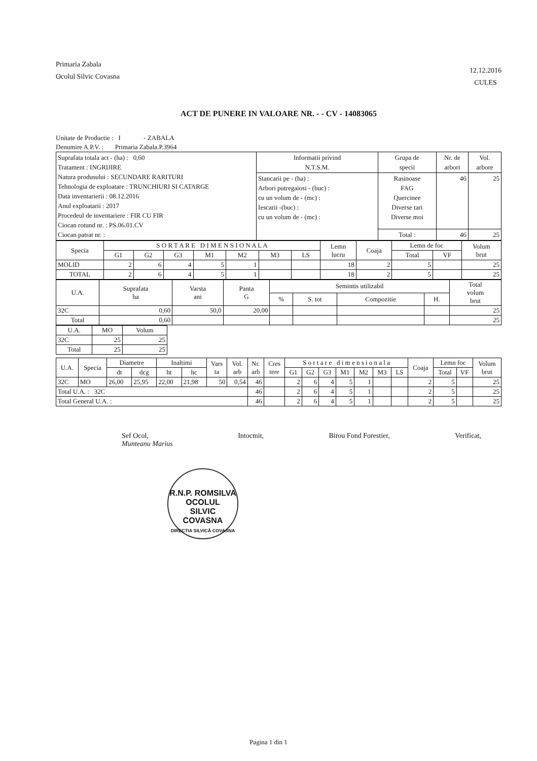Primaria Zabala
Ocolul Silvic Covasna
12.12.2016
CULES
ACT DE PUNERE IN VALOARE NR. - - CV - 14083065
Unitate de Productie : I - ZABALA
Denumire A.P.V. : Primaria Zabala.P.3964
| Suprafata totala act - (ha) : 0,60 Tratament : INGRIJIRE Natura produsului : SECUNDARE RARITURI Tehnologia de exploatare : TRUNCHIURI SI CATARGE Data inventarierii : 08.12.2016 Anul exploatarii : 2017 Procedeul de inventariere : FIR CU FIR Ciocan rotund nr. : PS.06.01.CV Ciocan patrat nr. : | Informatii privind N.T.S.M. | Grupa de specii | Nr. de arbori | Vol. arbore |
| | Stancarii pe - (ha) : Arbori putregaiosi - (buc) : cu un volum de - (mc) : Iescarii -(buc) : cu un volum de - (mc) : | Rasinoase FAG Quercinee Diverse tari Diverse moi | 46 | 25 |
| | | Total : | 46 | 25 |
| Specia | S O R T A R E D I M E N S I O N A L A | | | | | | | Lemn lucru | Coaja | Lemn de foc | | Volum brut |
| --- | --- | --- | --- | --- | --- | --- | --- | --- | --- | --- | --- | --- |
| | G1 | G2 | G3 | M1 | M2 | M3 | LS | | | Total | VF | |
| MOLID | 2 | 6 | 4 | 5 | 1 | | | 18 | 2 | 5 | | 25 |
| TOTAL | 2 | 6 | 4 | 5 | 1 | | | 18 | 2 | 5 | | 25 |
| U.A. | Suprafata ha | Varsta ani | Panta G | Semintis utilizabil | | | | Total volum brut |
| --- | --- | --- | --- | --- | --- | --- | --- | --- |
| | | | | % | S. tot | Compozitie | H. | |
| 32C | 0,60 | 50,0 | 20,00 | | | | | 25 |
| Total | 0,60 | | | | | | | 25 |
| U.A. | MO | Volum |
| --- | --- | --- |
| 32C | 25 | 25 |
| Total | 25 | 25 |
| U.A. | Specia | Diametre | | Inaltimi | | Vars ta | Vol. arb | Nr. arb | Cres tere | S o r t a r e d i m e n s i o n a l a | | | | | | | Coaja | Lemn foc | | Volum brut |
| --- | --- | --- | --- | --- | --- | --- | --- | --- | --- | --- | --- | --- | --- | --- | --- | --- | --- | --- | --- | --- |
| | | dt | dcg | ht | hc | | | | | G1 | G2 | G3 | M1 | M2 | M3 | LS | | Total | VF | |
| 32C | MO | 26,00 | 25,95 | 22,00 | 21,98 | 50 | 0,54 | 46 | | 2 | 6 | 4 | 5 | 1 | | | 2 | 5 | | 25 |
| Total U.A. : 32C | | | | | | | | 46 | | 2 | 6 | 4 | 5 | 1 | | | 2 | 5 | | 25 |
| Total General U.A. : | | | | | | | | 46 | | 2 | 6 | 4 | 5 | 1 | | | 2 | 5 | | 25 |
Sef Ocol,
Munteanu Marius
Intocmit, Birou Fond Forestier, Verificat,
R.N.P. ROMSILVA
OCOLUL
SILVIC
COVASNA
DIRECTIA SILVICĂ COVASNA
Pagina 1 din 1